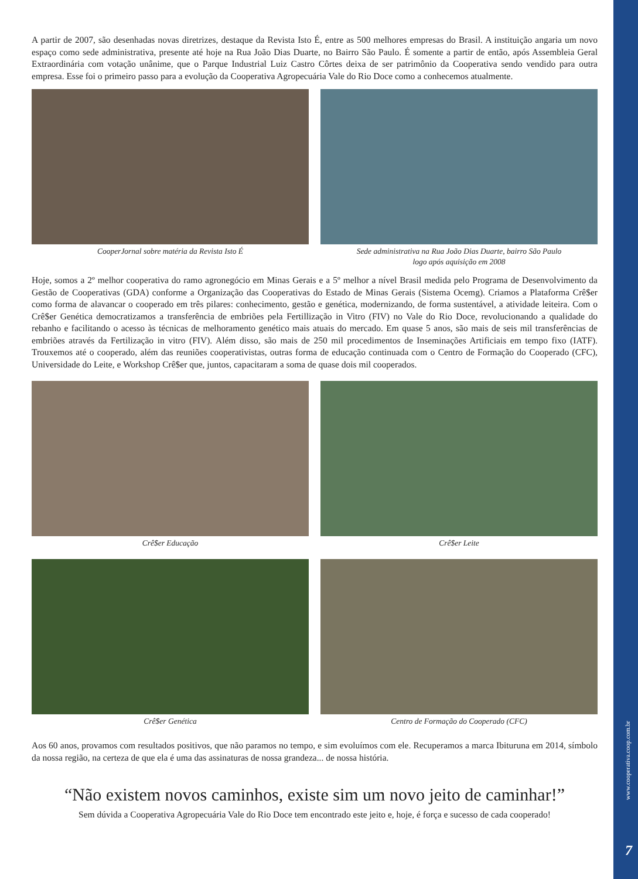www.cooperativa.coop.com.br
7
A partir de 2007, são desenhadas novas diretrizes, destaque da Revista Isto É, entre as 500 melhores empresas do Brasil. A instituição angaria um novo espaço como sede administrativa, presente até hoje na Rua João Dias Duarte, no Bairro São Paulo. É somente a partir de então, após Assembleia Geral Extraordinária com votação unânime, que o Parque Industrial Luiz Castro Côrtes deixa de ser patrimônio da Cooperativa sendo vendido para outra empresa. Esse foi o primeiro passo para a evolução da Cooperativa Agropecuária Vale do Rio Doce como a conhecemos atualmente.
CooperJornal sobre matéria da Revista Isto É Sede administrativa na Rua João Dias Duarte, bairro São Paulo
logo após aquisição em 2008
Hoje, somos a 2º melhor cooperativa do ramo agronegócio em Minas Gerais e a 5º melhor a nível Brasil medida pelo Programa de Desenvolvimento da Gestão de Cooperativas (GDA) conforme a Organização das Cooperativas do Estado de Minas Gerais (Sistema Ocemg). Criamos a Plataforma Crê$er como forma de alavancar o cooperado em três pilares: conhecimento, gestão e genética, modernizando, de forma sustentável, a atividade leiteira. Com o Crê$er Genética democratizamos a transferência de embriões pela Fertillização in Vitro (FIV) no Vale do Rio Doce, revolucionando a qualidade do rebanho e facilitando o acesso às técnicas de melhoramento genético mais atuais do mercado. Em quase 5 anos, são mais de seis mil transferências de embriões através da Fertilização in vitro (FIV). Além disso, são mais de 250 mil procedimentos de Inseminações Artificiais em tempo fixo (IATF). Trouxemos até o cooperado, além das reuniões cooperativistas, outras forma de educação continuada com o Centro de Formação do Cooperado (CFC), Universidade do Leite, e Workshop Crê$er que, juntos, capacitaram a soma de quase dois mil cooperados.
Crê$er Educação Crê$er Leite
Crê$er Genética Centro de Formação do Cooperado (CFC)
Aos 60 anos, provamos com resultados positivos, que não paramos no tempo, e sim evoluímos com ele. Recuperamos a marca Ibituruna em 2014, símbolo da nossa região, na certeza de que ela é uma das assinaturas de nossa grandeza... de nossa história.
“Não existem novos caminhos, existe sim um novo jeito de caminhar!”
Sem dúvida a Cooperativa Agropecuária Vale do Rio Doce tem encontrado este jeito e, hoje, é força e sucesso de cada cooperado!